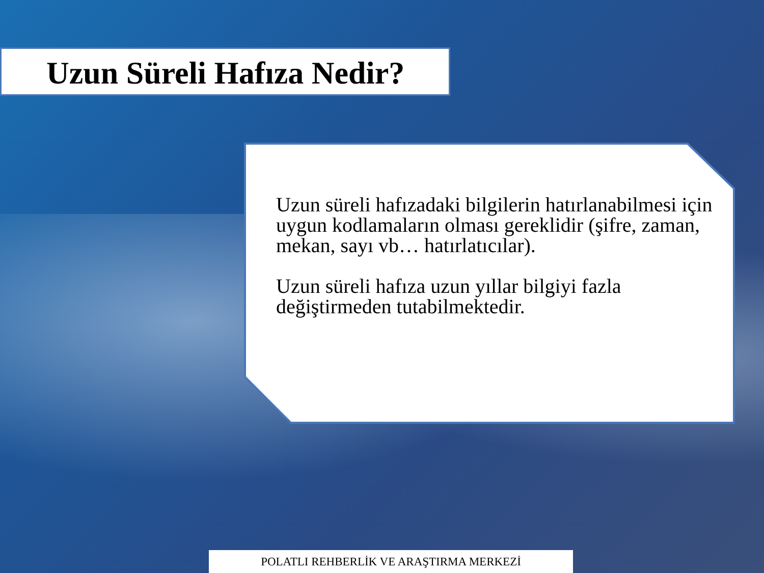Uzun Süreli Hafıza Nedir?
Uzun süreli hafızadaki bilgilerin hatırlanabilmesi için uygun kodlamaların olması gereklidir (şifre, zaman, mekan, sayı vb… hatırlatıcılar).
Uzun süreli hafıza uzun yıllar bilgiyi fazla değiştirmeden tutabilmektedir.
POLATLI REHBERLİK VE ARAŞTIRMA MERKEZİ